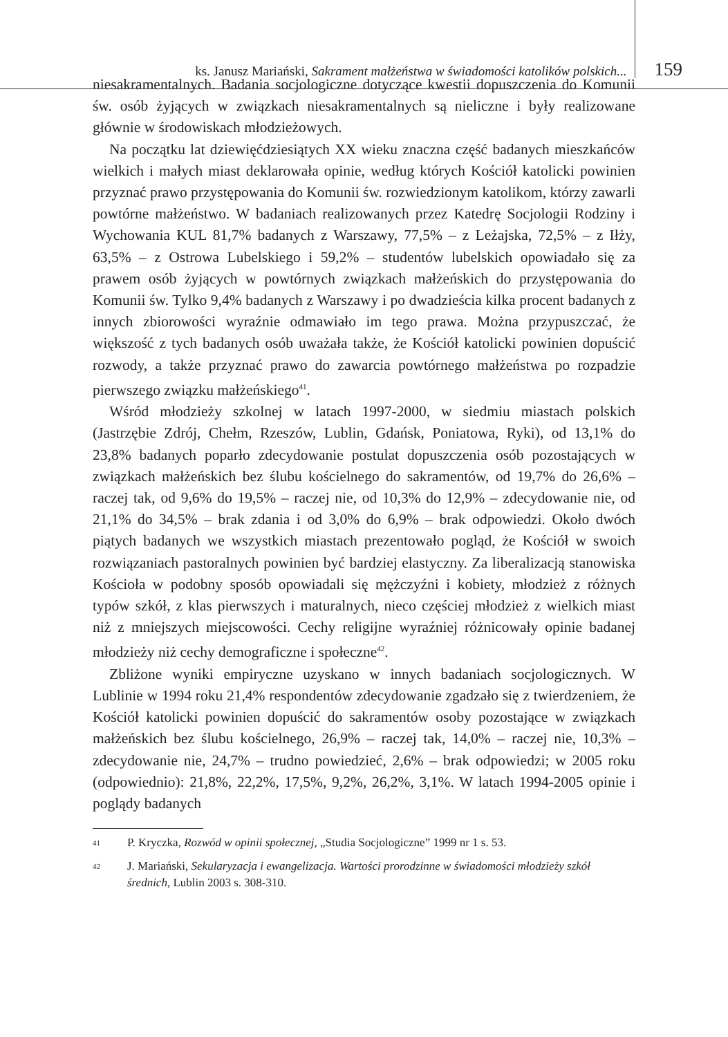ks. Janusz Mariański, Sakrament małżeństwa w świadomości katolików polskich... 159
niesakramentalnych. Badania socjologiczne dotyczące kwestii dopuszczenia do Komunii św. osób żyjących w związkach niesakramentalnych są nieliczne i były realizowane głównie w środowiskach młodzieżowych.
Na początku lat dziewięćdziesiątych XX wieku znaczna część badanych mieszkańców wielkich i małych miast deklarowała opinie, według których Kościół katolicki powinien przyznać prawo przystępowania do Komunii św. rozwiedzionym katolikom, którzy zawarli powtórne małżeństwo. W badaniach realizowanych przez Katedrę Socjologii Rodziny i Wychowania KUL 81,7% badanych z Warszawy, 77,5% – z Leżajska, 72,5% – z Iłży, 63,5% – z Ostrowa Lubelskiego i 59,2% – studentów lubelskich opowiadało się za prawem osób żyjących w powtórnych związkach małżeńskich do przystępowania do Komunii św. Tylko 9,4% badanych z Warszawy i po dwadzieścia kilka procent badanych z innych zbiorowości wyraźnie odmawiało im tego prawa. Można przypuszczać, że większość z tych badanych osób uważała także, że Kościół katolicki powinien dopuścić rozwody, a także przyznać prawo do zawarcia powtórnego małżeństwa po rozpadzie pierwszego związku małżeńskiego<sup>41</sup>.
Wśród młodzieży szkolnej w latach 1997-2000, w siedmiu miastach polskich (Jastrzębie Zdrój, Chełm, Rzeszów, Lublin, Gdańsk, Poniatowa, Ryki), od 13,1% do 23,8% badanych poparło zdecydowanie postulat dopuszczenia osób pozostających w związkach małżeńskich bez ślubu kościelnego do sakramentów, od 19,7% do 26,6% – raczej tak, od 9,6% do 19,5% – raczej nie, od 10,3% do 12,9% – zdecydowanie nie, od 21,1% do 34,5% – brak zdania i od 3,0% do 6,9% – brak odpowiedzi. Około dwóch piątych badanych we wszystkich miastach prezentowało pogląd, że Kościół w swoich rozwiązaniach pastoralnych powinien być bardziej elastyczny. Za liberalizacją stanowiska Kościoła w podobny sposób opowiadali się mężczyźni i kobiety, młodzież z różnych typów szkół, z klas pierwszych i maturalnych, nieco częściej młodzież z wielkich miast niż z mniejszych miejscowości. Cechy religijne wyraźniej różnicowały opinie badanej młodzieży niż cechy demograficzne i społeczne<sup>42</sup>.
Zbliżone wyniki empiryczne uzyskano w innych badaniach socjologicznych. W Lublinie w 1994 roku 21,4% respondentów zdecydowanie zgadzało się z twierdzeniem, że Kościół katolicki powinien dopuścić do sakramentów osoby pozostające w związkach małżeńskich bez ślubu kościelnego, 26,9% – raczej tak, 14,0% – raczej nie, 10,3% – zdecydowanie nie, 24,7% – trudno powiedzieć, 2,6% – brak odpowiedzi; w 2005 roku (odpowiednio): 21,8%, 22,2%, 17,5%, 9,2%, 26,2%, 3,1%. W latach 1994-2005 opinie i poglądy badanych
41 P. Kryczka, Rozwód w opinii społecznej, „Studia Socjologiczne” 1999 nr 1 s. 53.
42 J. Mariański, Sekularyzacja i ewangelizacja. Wartości prorodzinne w świadomości młodzieży szkół średnich, Lublin 2003 s. 308-310.